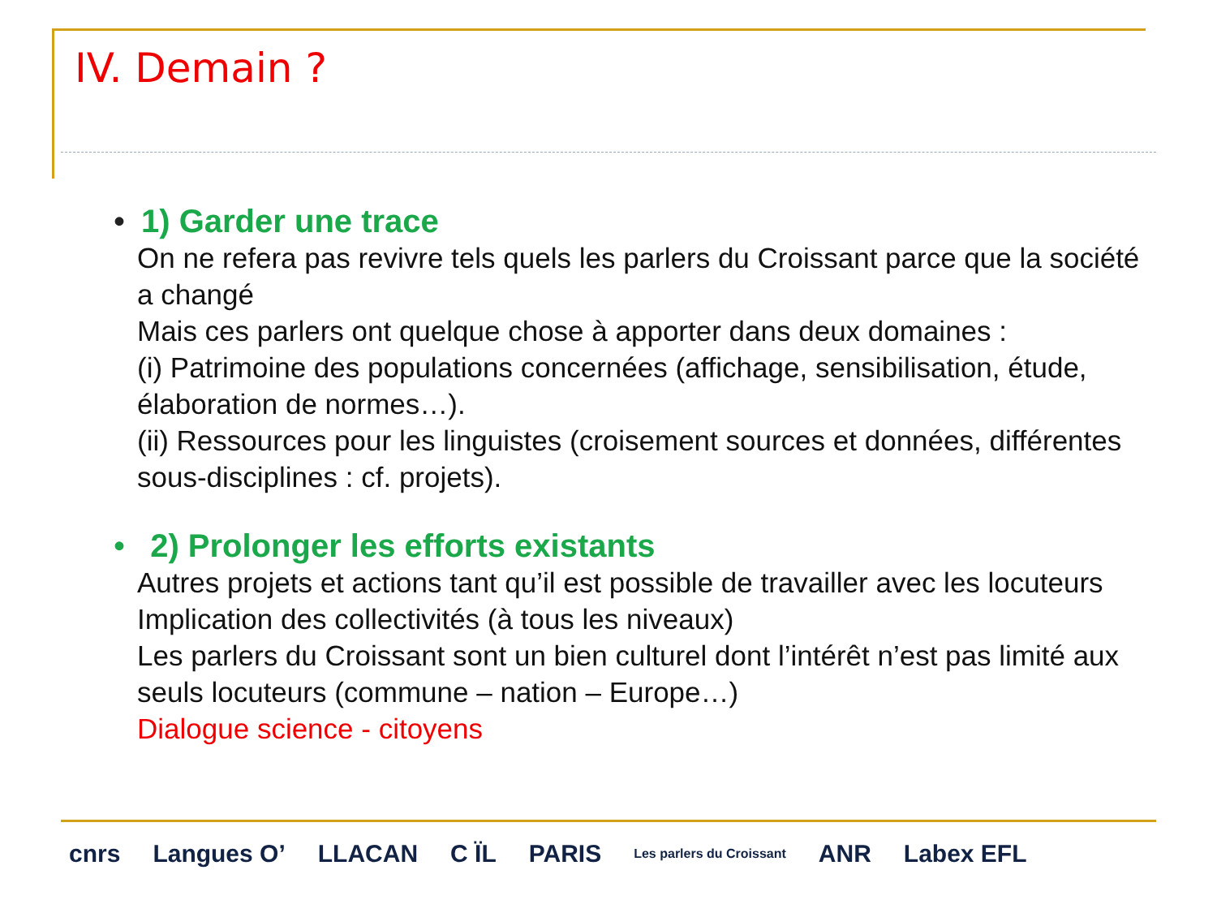IV. Demain ?
• 1) Garder une trace
On ne refera pas revivre tels quels les parlers du Croissant parce que la société a changé
Mais ces parlers ont quelque chose à apporter dans deux domaines :
(i) Patrimoine des populations concernées (affichage, sensibilisation, étude, élaboration de normes…).
(ii) Ressources pour les linguistes (croisement sources et données, différentes sous-disciplines : cf. projets).
• 2) Prolonger les efforts existants
Autres projets et actions tant qu’il est possible de travailler avec les locuteurs
Implication des collectivités (à tous les niveaux)
Les parlers du Croissant sont un bien culturel dont l’intérêt n’est pas limité aux seuls locuteurs (commune – nation – Europe…)
Dialogue science - citoyens
cnrs Langues O’ LLACAN C ÏL PARIS Les parlers du Croissant ANR Labex EFL